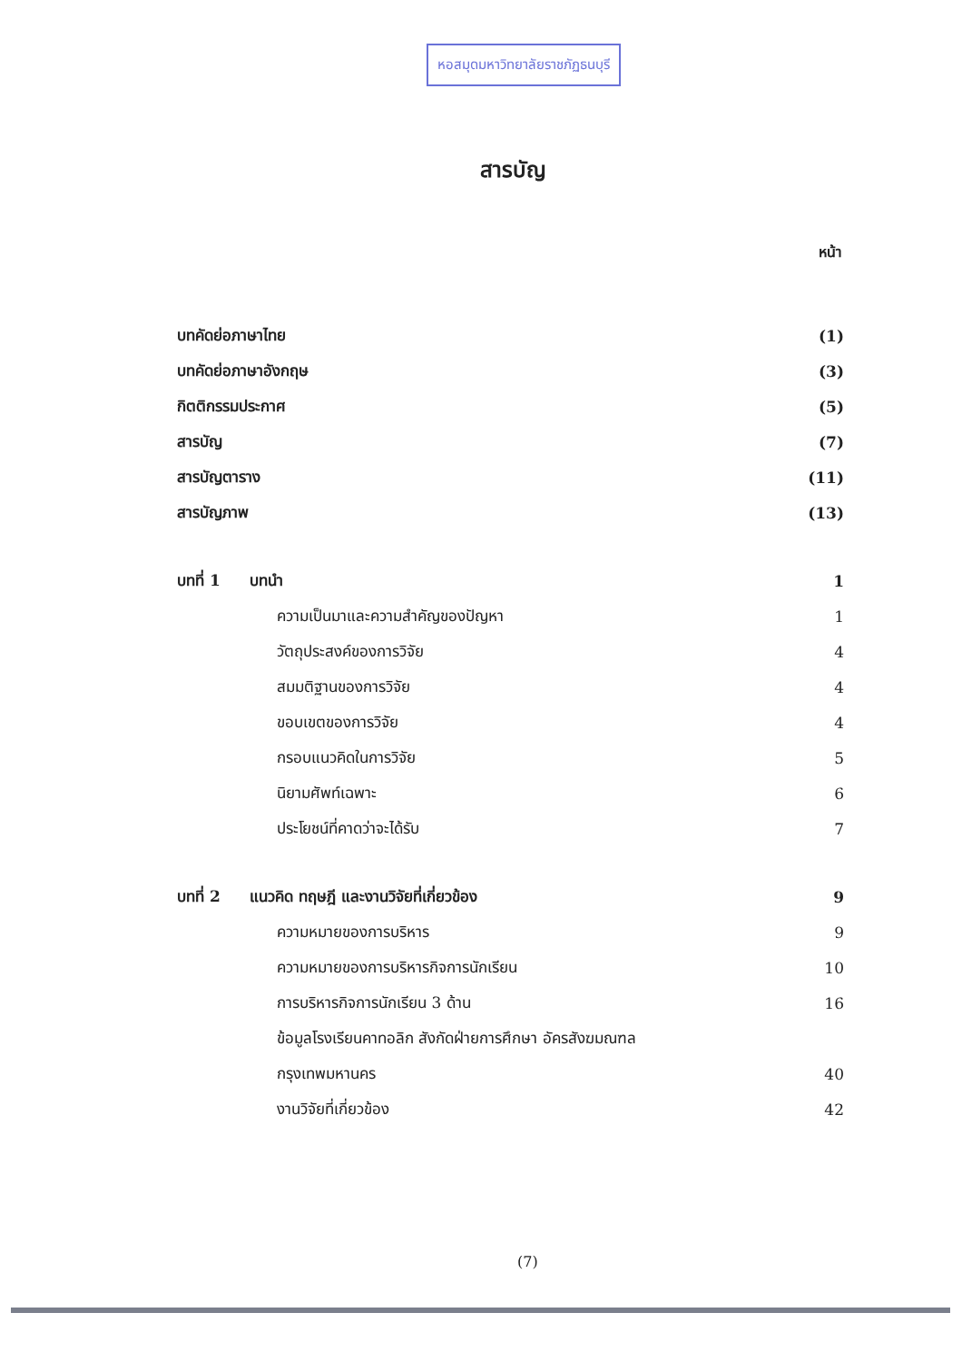หอสมุดมหาวิทยาลัยราชภัฏธนบุรี
สารบัญ
หน้า
| บทคัดย่อภาษาไทย | | (1) |
| บทคัดย่อภาษาอังกฤษ | | (3) |
| กิตติกรรมประกาศ | | (5) |
| สารบัญ | | (7) |
| สารบัญตาราง | | (11) |
| สารบัญภาพ | | (13) |
| บทที่ 1 | บทนำ | 1 |
| | ความเป็นมาและความสำคัญของปัญหา | 1 |
| | วัตถุประสงค์ของการวิจัย | 4 |
| | สมมติฐานของการวิจัย | 4 |
| | ขอบเขตของการวิจัย | 4 |
| | กรอบแนวคิดในการวิจัย | 5 |
| | นิยามศัพท์เฉพาะ | 6 |
| | ประโยชน์ที่คาดว่าจะได้รับ | 7 |
| บทที่ 2 | แนวคิด ทฤษฎี และงานวิจัยที่เกี่ยวข้อง | 9 |
| | ความหมายของการบริหาร | 9 |
| | ความหมายของการบริหารกิจการนักเรียน | 10 |
| | การบริหารกิจการนักเรียน 3 ด้าน | 16 |
| | ข้อมูลโรงเรียนคาทอลิก สังกัดฝ่ายการศึกษา อัครสังฆมณฑล | |
| | กรุงเทพมหานคร | 40 |
| | งานวิจัยที่เกี่ยวข้อง | 42 |
(7)